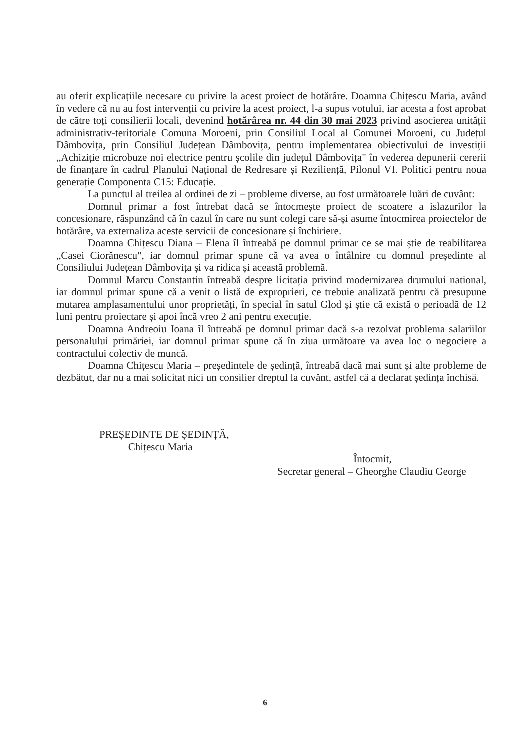au oferit explicațiile necesare cu privire la acest proiect de hotărâre. Doamna Chițescu Maria, având în vedere că nu au fost intervenții cu privire la acest proiect, l-a supus votului, iar acesta a fost aprobat de către toți consilierii locali, devenind hotărârea nr. 44 din 30 mai 2023 privind asocierea unității administrativ-teritoriale Comuna Moroeni, prin Consiliul Local al Comunei Moroeni, cu Județul Dâmbovița, prin Consiliul Județean Dâmbovița, pentru implementarea obiectivului de investiții „Achiziție microbuze noi electrice pentru școlile din județul Dâmbovița" în vederea depunerii cererii de finanțare în cadrul Planului Național de Redresare și Reziliență, Pilonul VI. Politici pentru noua generație Componenta C15: Educație.
La punctul al treilea al ordinei de zi – probleme diverse, au fost următoarele luări de cuvânt:
Domnul primar a fost întrebat dacă se întocmește proiect de scoatere a islazurilor la concesionare, răspunzând că în cazul în care nu sunt colegi care să-și asume întocmirea proiectelor de hotărâre, va externaliza aceste servicii de concesionare și închiriere.
Doamna Chițescu Diana – Elena îl întreabă pe domnul primar ce se mai știe de reabilitarea „Casei Ciorănescu", iar domnul primar spune că va avea o întâlnire cu domnul președinte al Consiliului Județean Dâmbovița și va ridica și această problemă.
Domnul Marcu Constantin întreabă despre licitația privind modernizarea drumului national, iar domnul primar spune că a venit o listă de exproprieri, ce trebuie analizată pentru că presupune mutarea amplasamentului unor proprietăți, în special în satul Glod și știe că există o perioadă de 12 luni pentru proiectare și apoi încă vreo 2 ani pentru execuție.
Doamna Andreoiu Ioana îl întreabă pe domnul primar dacă s-a rezolvat problema salariilor personalului primăriei, iar domnul primar spune că în ziua următoare va avea loc o negociere a contractului colectiv de muncă.
Doamna Chițescu Maria – președintele de ședință, întreabă dacă mai sunt și alte probleme de dezbătut, dar nu a mai solicitat nici un consilier dreptul la cuvânt, astfel că a declarat ședința închisă.
PREȘEDINTE DE ȘEDINȚĂ,
Chițescu Maria
Întocmit,
Secretar general – Gheorghe Claudiu George
6